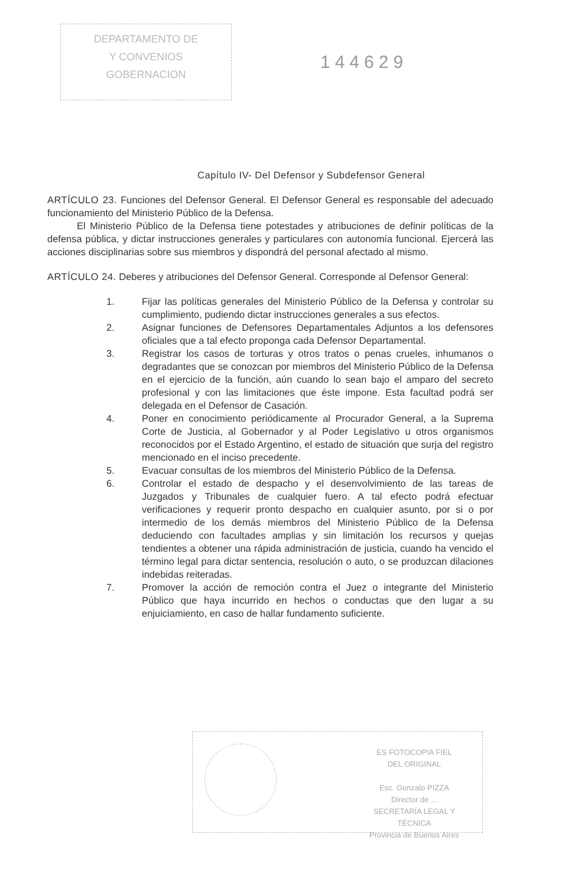DEPARTAMENTO DE
Y CONVENIOS
GOBERNACION
144629
Capítulo IV- Del Defensor y Subdefensor General
ARTÍCULO 23. Funciones del Defensor General. El Defensor General es responsable del adecuado funcionamiento del Ministerio Público de la Defensa.
El Ministerio Público de la Defensa tiene potestades y atribuciones de definir políticas de la defensa pública, y dictar instrucciones generales y particulares con autonomía funcional. Ejercerá las acciones disciplinarias sobre sus miembros y dispondrá del personal afectado al mismo.
ARTÍCULO 24. Deberes y atribuciones del Defensor General. Corresponde al Defensor General:
1. Fijar las políticas generales del Ministerio Público de la Defensa y controlar su cumplimiento, pudiendo dictar instrucciones generales a sus efectos.
2. Asignar funciones de Defensores Departamentales Adjuntos a los defensores oficiales que a tal efecto proponga cada Defensor Departamental.
3. Registrar los casos de torturas y otros tratos o penas crueles, inhumanos o degradantes que se conozcan por miembros del Ministerio Público de la Defensa en el ejercicio de la función, aún cuando lo sean bajo el amparo del secreto profesional y con las limitaciones que éste impone. Esta facultad podrá ser delegada en el Defensor de Casación.
4. Poner en conocimiento periódicamente al Procurador General, a la Suprema Corte de Justicia, al Gobernador y al Poder Legislativo u otros organismos reconocidos por el Estado Argentino, el estado de situación que surja del registro mencionado en el inciso precedente.
5. Evacuar consultas de los miembros del Ministerio Público de la Defensa.
6. Controlar el estado de despacho y el desenvolvimiento de las tareas de Juzgados y Tribunales de cualquier fuero. A tal efecto podrá efectuar verificaciones y requerir pronto despacho en cualquier asunto, por si o por intermedio de los demás miembros del Ministerio Público de la Defensa deduciendo con facultades amplias y sin limitación los recursos y quejas tendientes a obtener una rápida administración de justicia, cuando ha vencido el término legal para dictar sentencia, resolución o auto, o se produzcan dilaciones indebidas reiteradas.
7. Promover la acción de remoción contra el Juez o integrante del Ministerio Público que haya incurrido en hechos o conductas que den lugar a su enjuiciamiento, en caso de hallar fundamento suficiente.
ES FOTOCOPIA FIEL
DEL ORIGINAL
Esc. Gonzalo PIZZA
Director de ...
SECRETARÍA LEGAL Y
TÉCNICA
Provincia de Buenos Aires